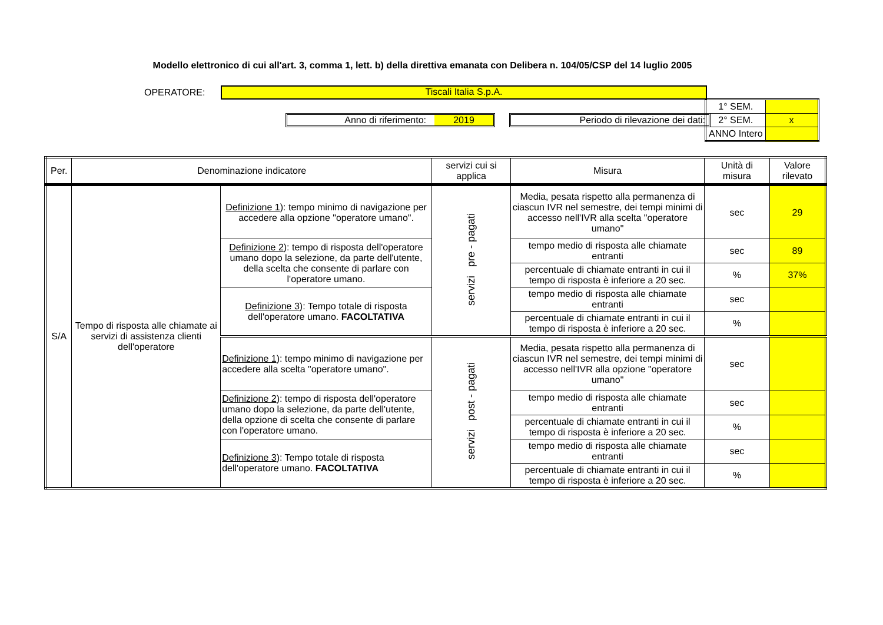Modello elettronico di cui all'art. 3, comma 1, lett. b) della direttiva emanata con Delibera n. 104/05/CSP del 14 luglio 2005
OPERATORE:
Tiscali Italia S.p.A.
Anno di riferimento: 2019 Periodo di rilevazione dei dati:
| 1° SEM. | |
| 2° SEM. | x |
| ANNO Intero | |
| Per. | Denominazione indicatore | | servizi cui si applica | Misura | Unità di misura | Valore rilevato |
| --- | --- | --- | --- | --- | --- | --- |
| S/A | Tempo di risposta alle chiamate ai servizi di assistenza clienti dell'operatore | Definizione 1 ): tempo minimo di navigazione per accedere alla opzione "operatore umano". | servizi pre - pagati | Media, pesata rispetto alla permanenza di ciascun IVR nel semestre, dei tempi minimi di accesso nell'IVR alla scelta "operatore umano" | sec | 29 |
| | | Definizione 2 ): tempo di risposta dell'operatore umano dopo la selezione, da parte dell'utente, della scelta che consente di parlare con l'operatore umano. | | tempo medio di risposta alle chiamate entranti | sec | 89 |
| | | | | percentuale di chiamate entranti in cui il tempo di risposta è inferiore a 20 sec. | % | 37% |
| | | Definizione 3 ): Tempo totale di risposta dell'operatore umano. FACOLTATIVA | | tempo medio di risposta alle chiamate entranti | sec | |
| | | | | percentuale di chiamate entranti in cui il tempo di risposta è inferiore a 20 sec. | % | |
| | | Definizione 1 ): tempo minimo di navigazione per accedere alla scelta "operatore umano". | servizi post - pagati | Media, pesata rispetto alla permanenza di ciascun IVR nel semestre, dei tempi minimi di accesso nell'IVR alla opzione "operatore umano" | sec | |
| | | Definizione 2 ): tempo di risposta dell'operatore umano dopo la selezione, da parte dell'utente, della opzione di scelta che consente di parlare con l'operatore umano. | | tempo medio di risposta alle chiamate entranti | sec | |
| | | | | percentuale di chiamate entranti in cui il tempo di risposta è inferiore a 20 sec. | % | |
| | | Definizione 3 ): Tempo totale di risposta dell'operatore umano. FACOLTATIVA | | tempo medio di risposta alle chiamate entranti | sec | |
| | | | | percentuale di chiamate entranti in cui il tempo di risposta è inferiore a 20 sec. | % | |